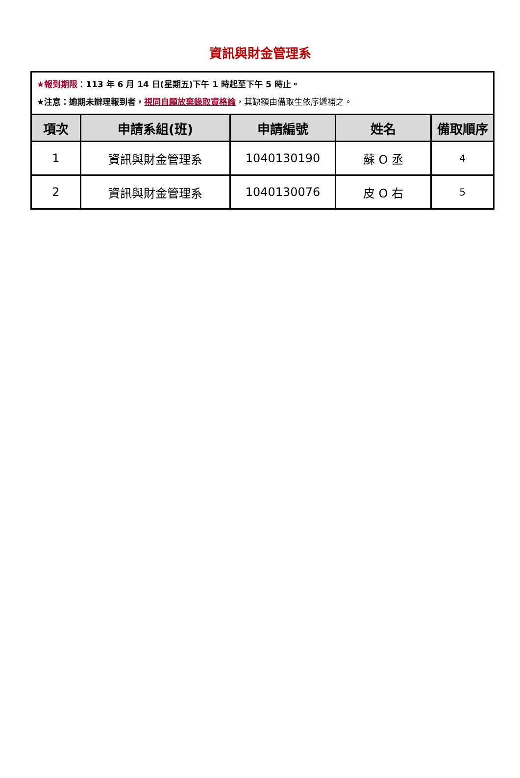資訊與財金管理系
| ★報到期限： 113 年 6 月 14 日(星期五)下午 1 時起至下午 5 時止。 ★注意：逾期未辦理報到者， 視同自願放棄錄取資格論 ，其缺額由備取生依序遞補之。 | | | | |
| 項次 | 申請系組(班) | 申請編號 | 姓名 | 備取順序 |
| 1 | 資訊與財金管理系 | 1040130190 | 蘇 O 丞 | 4 |
| 2 | 資訊與財金管理系 | 1040130076 | 皮 O 右 | 5 |